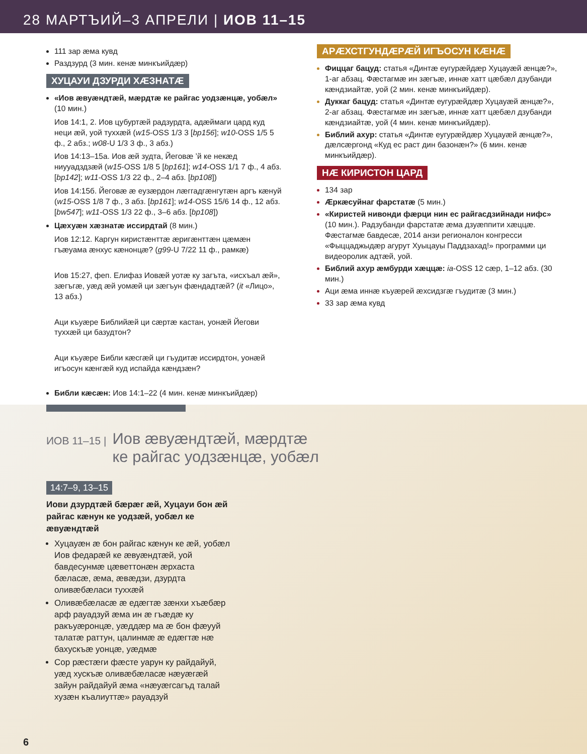28 МАРТЪИЙ–3 АПРЕЛИ | ИОВ 11–15
111 зар æма кувд
Раздзурд (3 мин. кенæ минкъийдæр)
ХУЦАУИ ДЗУРДИ ХÆЗНАТÆ
«Иов æвуæндтæй, мæрдтæ ке райгас уодзæнцæ, уобæл» (10 мин.)
Иов 14:1, 2. Иов цубуртæй радзурдта, адæймаги цард куд неци æй, уой туххæй (w15-OSS 1/3 3 [bp156]; w10-OSS 1/5 5 ф., 2 абз.; w08-U 1/3 3 ф., 3 абз.)
Иов 14:13–15а. Иов æй зудта, Йеговæ ’й ке некæд ниууадздзæй (w15-OSS 1/8 5 [bp161]; w14-OSS 1/1 7 ф., 4 абз. [bp142]; w11-OSS 1/3 22 ф., 2–4 абз. [bp108])
Иов 14:15б. Йеговæ æ еузæрдон лæггадгæнгутæн аргъ кæнуй (w15-OSS 1/8 7 ф., 3 абз. [bp161]; w14-OSS 15/6 14 ф., 12 абз. [bw547]; w11-OSS 1/3 22 ф., 3–6 абз. [bp108])
Цæхуæн хæзнатæ иссирдтай (8 мин.)
Иов 12:12. Каргун киристæнттæ æригæнттæн цæмæн гъæуама æнхус кæнонцæ? (g99-U 7/22 11 ф., рамкæ)
Иов 15:27, феп. Елифаз Иовæй уотæ ку загъта, «исхъал æй», зæгъгæ, уæд æй уомæй ци зæгъун фæндадтæй? (it «Лицо», 13 абз.)
Аци къуæре Библийæй ци сæртæ кастан, уонæй Йегови туххæй ци базудтон?
Аци къуæре Библи кæсгæй ци гъудитæ иссирдтон, уонæй игъосун кæнгæй куд испайда кæндзæн?
Библи кæсæн: Иов 14:1–22 (4 мин. кенæ минкъийдæр)
АРÆХСТГУНДÆРÆЙ ИГЪОСУН КÆНÆ
Фиццаг бацуд: статья «Динтæ еугурæйдæр Хуцауæй æнцæ?», 1-аг абзац. Фæстагмæ ин зæгъæ, иннæ хатт цæбæл дзубанди кæндзиайтæ, уой (2 мин. кенæ минкъийдæр).
Дуккаг бацуд: статья «Динтæ еугурæйдæр Хуцауæй æнцæ?», 2-аг абзац. Фæстагмæ ин зæгъæ, иннæ хатт цæбæл дзубанди кæндзиайтæ, уой (4 мин. кенæ минкъийдæр).
Библий ахур: статья «Динтæ еугурæйдæр Хуцауæй æнцæ?», дæлсæргонд «Куд ес раст дин базонæн?» (6 мин. кенæ минкъийдæр).
НÆ КИРИСТОН ЦАРД
134 зар
Æркæсуйнаг фарстатæ (5 мин.)
«Киристей нивонди фæрци нин ес райгасдзийнади нифс» (10 мин.). Радзубанди фарстатæ æма дзуæппити хæццæ. Фæстагмæ бавдесæ, 2014 анзи регионалон конгресси «Фыццаджыдæр агурут Хуыцауы Паддзахад!» программи ци видеоролик адтæй, уой.
Библий ахур æмбурди хæццæ: ia-OSS 12 сæр, 1–12 абз. (30 мин.)
Аци æма иннæ къуæрей æхсидзгæ гъудитæ (3 мин.)
33 зар æма кувд
ИОВ 11–15 | Иов æвуæндтæй, мæрдтæ
ке райгас уодзæнцæ, уобæл
14:7–9, 13–15
Иови дзурдтæй бæрæг æй, Хуцауи бон æй райгас кæнун ке уодзæй, уобæл ке æвуæндтæй
Хуцауæн æ бон райгас кæнун ке æй, уобæл Иов федарæй ке æвуæндтæй, уой бавдесунмæ цæветтонæн æрхаста бæласæ, æма, æвæдзи, дзурдта оливæбæласи туххæй
Оливæбæласæ æ едæгтæ зæнхи хъæбæр арф рауадзуй æма ин æ гъæдæ ку ракъуæронцæ, уæддæр ма æ бон фæууй талатæ раттун, цалинмæ æ едæгтæ нæ бахускъæ уонцæ, уæдмæ
Сор рæстæги фæсте уарун ку райдайуй, уæд хускъæ оливæбæласæ нæуæгæй зайун райдайуй æма «нæуæгсагъд талай хузæн къалиуттæ» рауадзуй
6